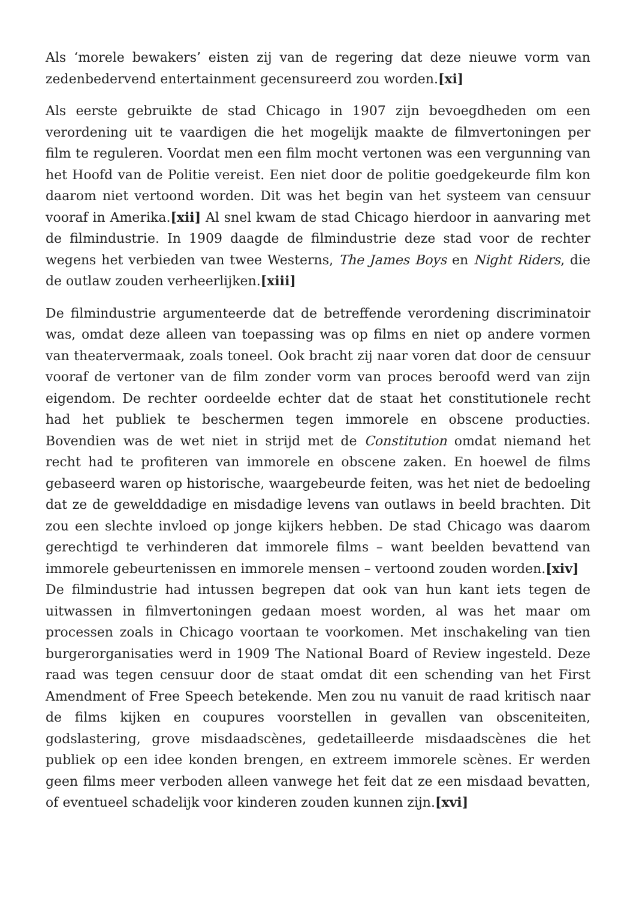Als ‘morele bewakers’ eisten zij van de regering dat deze nieuwe vorm van zedenbedervend entertainment gecensureerd zou worden.[xi]
Als eerste gebruikte de stad Chicago in 1907 zijn bevoegdheden om een verordening uit te vaardigen die het mogelijk maakte de filmvertoningen per film te reguleren. Voordat men een film mocht vertonen was een vergunning van het Hoofd van de Politie vereist. Een niet door de politie goedgekeurde film kon daarom niet vertoond worden. Dit was het begin van het systeem van censuur vooraf in Amerika.[xii] Al snel kwam de stad Chicago hierdoor in aanvaring met de filmindustrie. In 1909 daagde de filmindustrie deze stad voor de rechter wegens het verbieden van twee Westerns, The James Boys en Night Riders, die de outlaw zouden verheerlijken.[xiii]
De filmindustrie argumenteerde dat de betreffende verordening discriminatoir was, omdat deze alleen van toepassing was op films en niet op andere vormen van theatervermaak, zoals toneel. Ook bracht zij naar voren dat door de censuur vooraf de vertoner van de film zonder vorm van proces beroofd werd van zijn eigendom. De rechter oordeelde echter dat de staat het constitutionele recht had het publiek te beschermen tegen immorele en obscene producties. Bovendien was de wet niet in strijd met de Constitution omdat niemand het recht had te profiteren van immorele en obscene zaken. En hoewel de films gebaseerd waren op historische, waargebeurde feiten, was het niet de bedoeling dat ze de gewelddadige en misdadige levens van outlaws in beeld brachten. Dit zou een slechte invloed op jonge kijkers hebben. De stad Chicago was daarom gerechtigd te verhinderen dat immorele films – want beelden bevattend van immorele gebeurtenissen en immorele mensen – vertoond zouden worden.[xiv]
De filmindustrie had intussen begrepen dat ook van hun kant iets tegen de uitwassen in filmvertoningen gedaan moest worden, al was het maar om processen zoals in Chicago voortaan te voorkomen. Met inschakeling van tien burgerorganisaties werd in 1909 The National Board of Review ingesteld. Deze raad was tegen censuur door de staat omdat dit een schending van het First Amendment of Free Speech betekende. Men zou nu vanuit de raad kritisch naar de films kijken en coupures voorstellen in gevallen van obsceniteiten, godslastering, grove misdaadscènes, gedetailleerde misdaadscènes die het publiek op een idee konden brengen, en extreem immorele scènes. Er werden geen films meer verboden alleen vanwege het feit dat ze een misdaad bevatten, of eventueel schadelijk voor kinderen zouden kunnen zijn.[xvi]